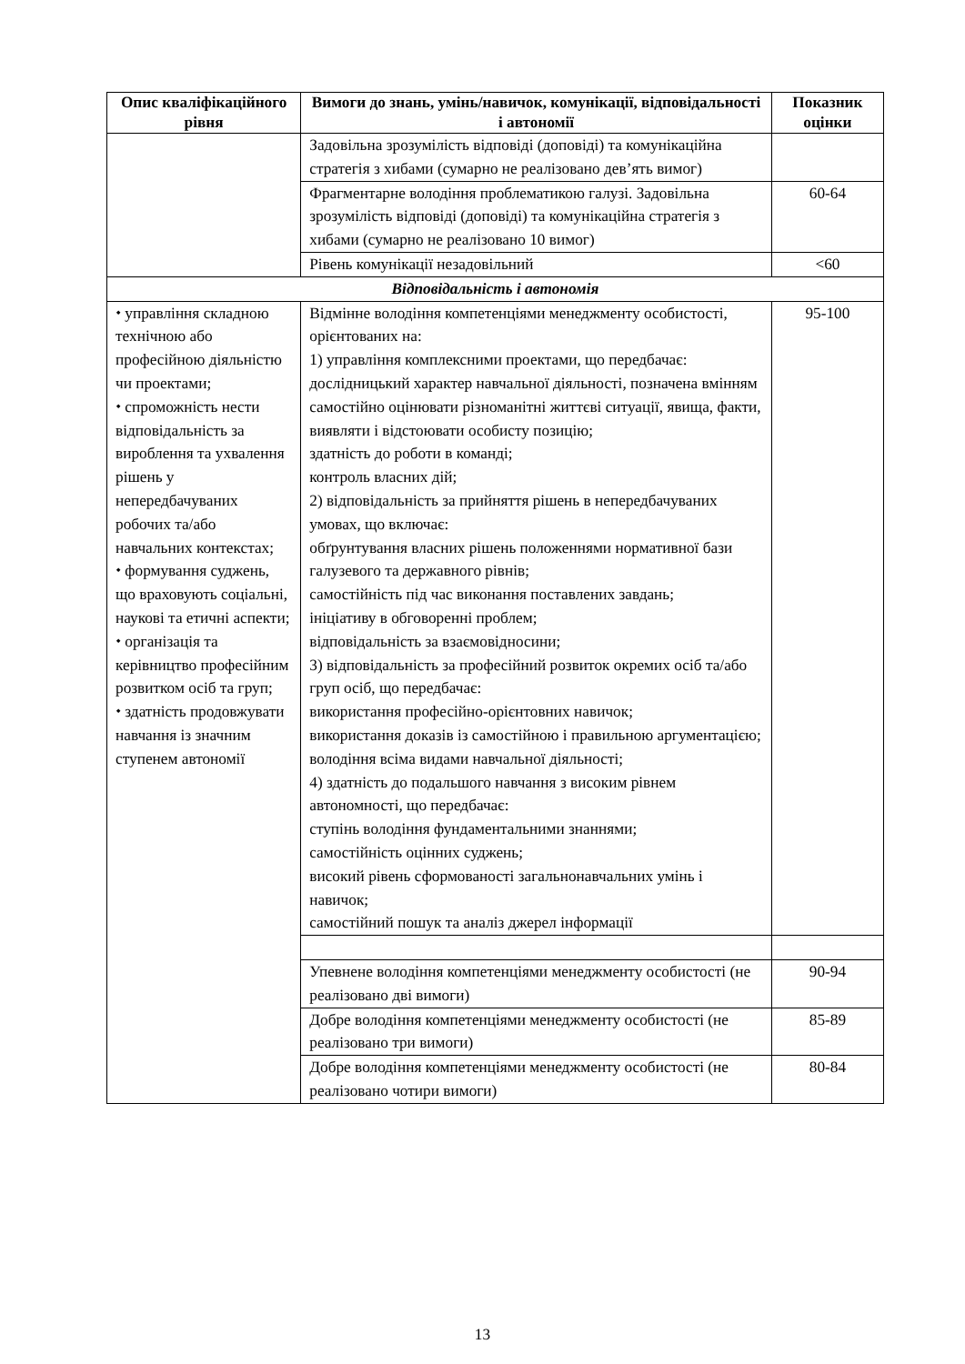| Опис кваліфікаційного рівня | Вимоги до знань, умінь/навичок, комунікації, відповідальності і автономії | Показник оцінки |
| --- | --- | --- |
| | Задовільна зрозумілість відповіді (доповіді) та комунікаційна стратегія з хибами (сумарно не реалізовано дев’ять вимог) | |
| | Фрагментарне володіння проблематикою галузі. Задовільна зрозумілість відповіді (доповіді) та комунікаційна стратегія з хибами (сумарно не реалізовано 10 вимог) | 60-64 |
| | Рівень комунікації незадовільний | <60 |
| Відповідальність і автономія | | |
| ⬩ управління складною технічною або професійною діяльністю чи проектами; ⬩ спроможність нести відповідальність за вироблення та ухвалення рішень у непередбачуваних робочих та/або навчальних контекстах; ⬩ формування суджень, що враховують соціальні, наукові та етичні аспекти; ⬩ організація та керівництво професійним розвитком осіб та груп; ⬩ здатність продовжувати навчання із значним ступенем автономії | Відмінне володіння компетенціями менеджменту особистості, орієнтованих на: 1) управління комплексними проектами, що передбачає: дослідницький характер навчальної діяльності, позначена вмінням самостійно оцінювати різноманітні життєві ситуації, явища, факти, виявляти і відстоювати особисту позицію; здатність до роботи в команді; контроль власних дій; 2) відповідальність за прийняття рішень в непередбачуваних умовах, що включає: обґрунтування власних рішень положеннями нормативної бази галузевого та державного рівнів; самостійність під час виконання поставлених завдань; ініціативу в обговоренні проблем; відповідальність за взаємовідносини; 3) відповідальність за професійний розвиток окремих осіб та/або груп осіб, що передбачає: використання професійно-орієнтовних навичок; використання доказів із самостійною і правильною аргументацією; володіння всіма видами навчальної діяльності; 4) здатність до подальшого навчання з високим рівнем автономності, що передбачає: ступінь володіння фундаментальними знаннями; самостійність оцінних суджень; високий рівень сформованості загальнонавчальних умінь і навичок; самостійний пошук та аналіз джерел інформації | 95-100 |
| | Упевнене володіння компетенціями менеджменту особистості (не реалізовано дві вимоги) | 90-94 |
| | Добре володіння компетенціями менеджменту особистості (не реалізовано три вимоги) | 85-89 |
| | Добре володіння компетенціями менеджменту особистості (не реалізовано чотири вимоги) | 80-84 |
13